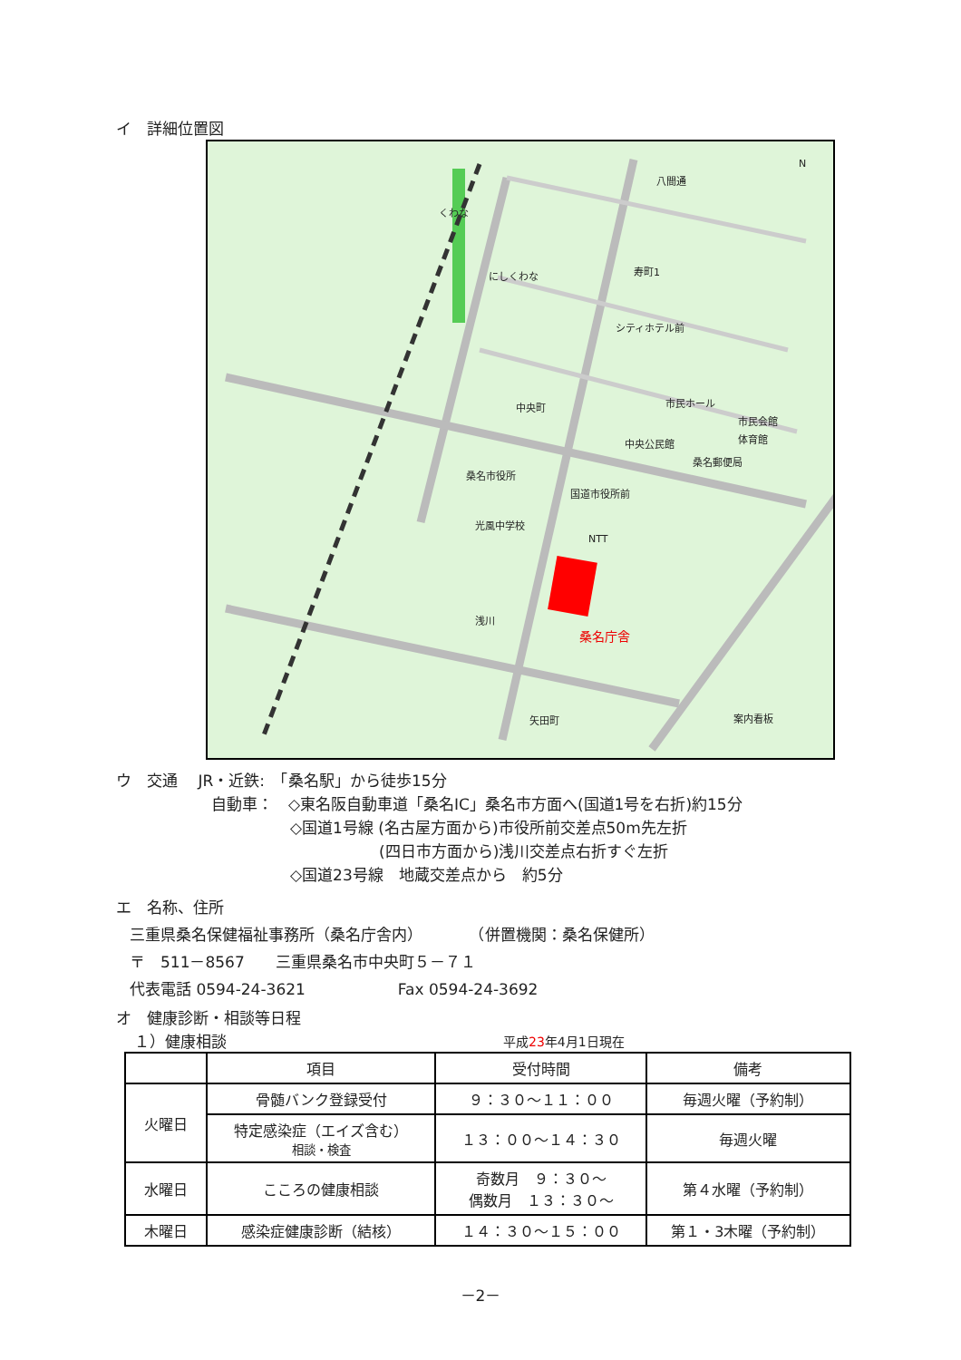イ　詳細位置図
八間通
寿町1
シティホテル前
中央町 市民ホール
市民会館
体育館 中央公民館
桑名郵便局
桑名市役所
国道市役所前
光風中学校
NTT
桑名庁舎
浅川
矢田町 案内看板
N
くわな
にしくわな
ウ　交通　 JR・近鉄:　「桑名駅」から徒歩15分
自動車：　◇東名阪自動車道「桑名IC」桑名市方面へ(国道1号を右折)約15分
◇国道1号線 (名古屋方面から)市役所前交差点50m先左折
(四日市方面から)浅川交差点右折すぐ左折
◇国道23号線　地蔵交差点から　約5分
エ　名称、住所
三重県桑名保健福祉事務所（桑名庁舎内）　　　　（併置機関：桑名保健所）
〒　511－8567　　三重県桑名市中央町５－７１
代表電話 0594-24-3621　　　　　　Fax 0594-24-3692
オ　健康診断・相談等日程
１）健康相談 平成23年4月1日現在
| | 項目 | 受付時間 | 備考 |
| --- | --- | --- | --- |
| 火曜日 | 骨髄バンク登録受付 | ９：３０～１１：００ | 毎週火曜（予約制） |
| | 特定感染症（エイズ含む） 相談・検査 | １３：００～１４：３０ | 毎週火曜 |
| 水曜日 | こころの健康相談 | 奇数月 ９：３０～ 偶数月 １３：３０～ | 第４水曜（予約制） |
| 木曜日 | 感染症健康診断（結核） | １４：３０～１５：００ | 第１・3木曜（予約制） |
－2－